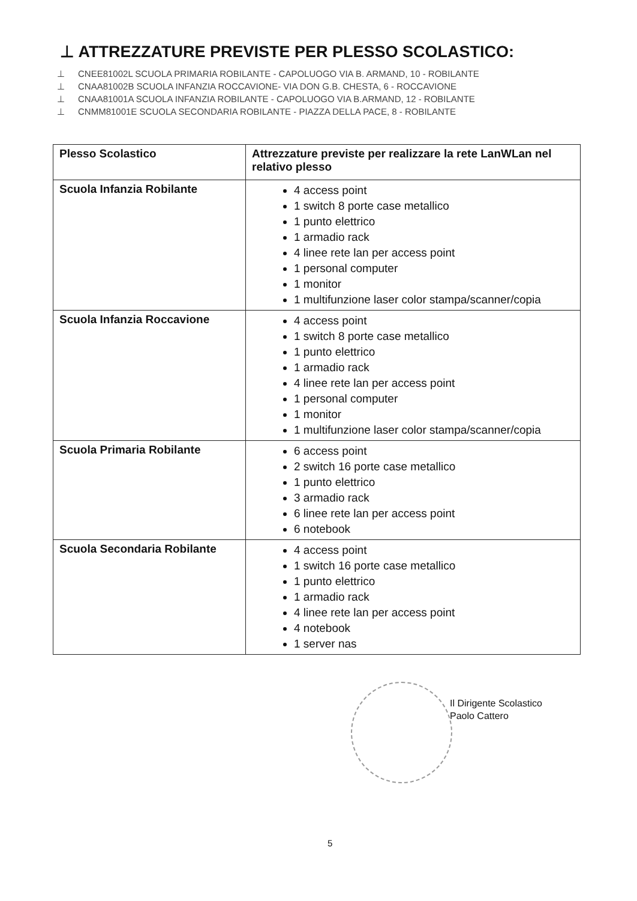⊥ ATTREZZATURE PREVISTE PER PLESSO SCOLASTICO:
⊥ CNEE81002L SCUOLA PRIMARIA ROBILANTE - CAPOLUOGO VIA B. ARMAND, 10 - ROBILANTE
⊥ CNAA81002B SCUOLA INFANZIA ROCCAVIONE- VIA DON G.B. CHESTA, 6 - ROCCAVIONE
⊥ CNAA81001A SCUOLA INFANZIA ROBILANTE - CAPOLUOGO VIA B.ARMAND, 12 - ROBILANTE
⊥ CNMM81001E SCUOLA SECONDARIA ROBILANTE - PIAZZA DELLA PACE, 8 - ROBILANTE
| Plesso Scolastico | Attrezzature previste per realizzare la rete LanWLan nel relativo plesso |
| --- | --- |
| Scuola Infanzia Robilante | 4 access point 1 switch 8 porte case metallico 1 punto elettrico 1 armadio rack 4 linee rete lan per access point 1 personal computer 1 monitor 1 multifunzione laser color stampa/scanner/copia |
| Scuola Infanzia Roccavione | 4 access point 1 switch 8 porte case metallico 1 punto elettrico 1 armadio rack 4 linee rete lan per access point 1 personal computer 1 monitor 1 multifunzione laser color stampa/scanner/copia |
| Scuola Primaria Robilante | 6 access point 2 switch 16 porte case metallico 1 punto elettrico 3 armadio rack 6 linee rete lan per access point 6 notebook |
| Scuola Secondaria Robilante | 4 access point 1 switch 16 porte case metallico 1 punto elettrico 1 armadio rack 4 linee rete lan per access point 4 notebook 1 server nas |
Il Dirigente Scolastico
Paolo Cattero
5